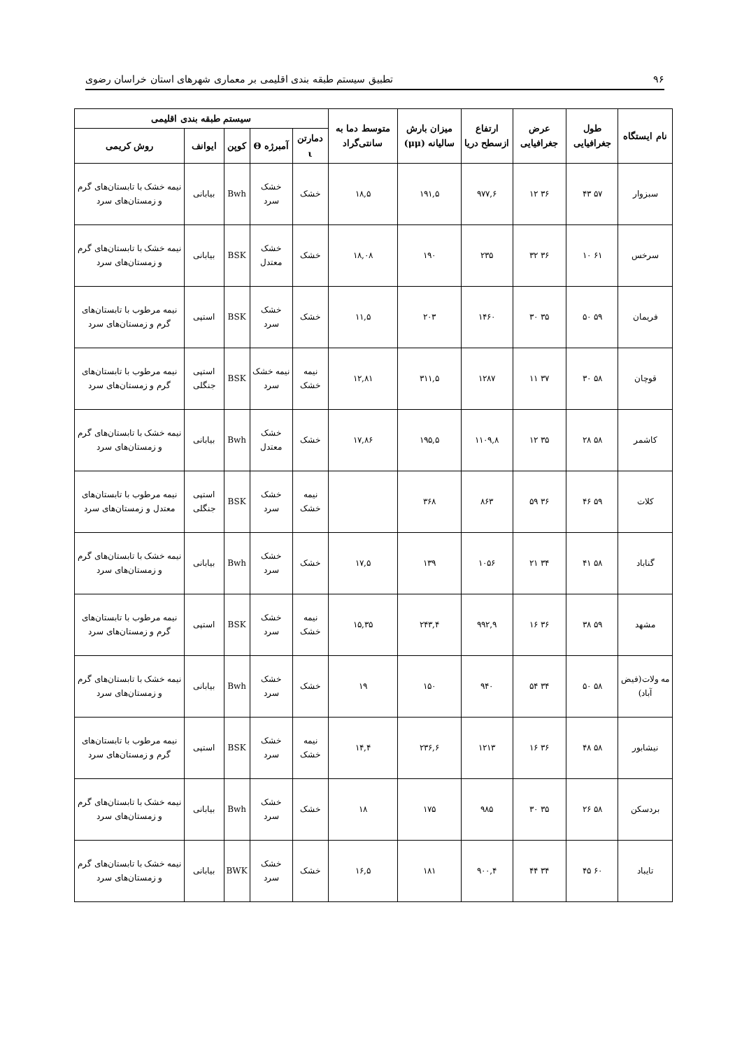۹۶ تطبیق سیستم طبقه بندی اقلیمی بر معماری شهرهای استان خراسان رضوی
| نام ایستگاه | طول جغرافیایی | عرض جغرافیایی | ارتفاع ازسطح دریا | میزان بارش سالیانه (μμ) | متوسط دما به سانتی‌گراد | سیستم طبقه بندی اقلیمی | | | | |
| --- | --- | --- | --- | --- | --- | --- | --- | --- | --- | --- |
| | | | | | | دمارتن ι | آمبرژه Θ | کوپن | ایوانف | روش کریمی |
| سبزوار | ۵۷ ۴۳ | ۳۶ ۱۲ | ۹۷۷,۶ | ۱۹۱,۵ | ۱۸,۵ | خشک | خشک سرد | Bwh | بیابانی | نیمه خشک با تابستان‌های گرم و زمستان‌های سرد |
| سرخس | ۶۱ ۱۰ | ۳۶ ۳۲ | ۲۳۵ | ۱۹۰ | ۱۸,۰۸ | خشک | خشک معتدل | BSK | بیابانی | نیمه خشک با تابستان‌های گرم و زمستان‌های سرد |
| فریمان | ۵۹ ۵۰ | ۳۵ ۳۰ | ۱۴۶۰ | ۲۰۳ | ۱۱,۵ | خشک | خشک سرد | BSK | استپی | نیمه مرطوب با تابستان‌های گرم و زمستان‌های سرد |
| قوچان | ۵۸ ۳۰ | ۳۷ ۱۱ | ۱۲۸۷ | ۳۱۱,۵ | ۱۲,۸۱ | نیمه خشک | نیمه خشک سرد | BSK | استپی جنگلی | نیمه مرطوب با تابستان‌های گرم و زمستان‌های سرد |
| کاشمر | ۵۸ ۲۸ | ۳۵ ۱۲ | ۱۱۰۹,۸ | ۱۹۵,۵ | ۱۷,۸۶ | خشک | خشک معتدل | Bwh | بیابانی | نیمه خشک با تابستان‌های گرم و زمستان‌های سرد |
| کلات | ۵۹ ۴۶ | ۳۶ ۵۹ | ۸۶۳ | ۳۶۸ | | نیمه خشک | خشک سرد | BSK | استپی جنگلی | نیمه مرطوب با تابستان‌های معتدل و زمستان‌های سرد |
| گناباد | ۵۸ ۴۱ | ۳۴ ۲۱ | ۱۰۵۶ | ۱۳۹ | ۱۷,۵ | خشک | خشک سرد | Bwh | بیابانی | نیمه خشک با تابستان‌های گرم و زمستان‌های سرد |
| مشهد | ۵۹ ۳۸ | ۳۶ ۱۶ | ۹۹۲,۹ | ۲۴۳,۴ | ۱۵,۳۵ | نیمه خشک | خشک سرد | BSK | استپی | نیمه مرطوب با تابستان‌های گرم و زمستان‌های سرد |
| مه ولات(فیض آباد) | ۵۸ ۵۰ | ۳۴ ۵۴ | ۹۴۰ | ۱۵۰ | ۱۹ | خشک | خشک سرد | Bwh | بیابانی | نیمه خشک با تابستان‌های گرم و زمستان‌های سرد |
| نیشابور | ۵۸ ۴۸ | ۳۶ ۱۶ | ۱۲۱۳ | ۲۳۶,۶ | ۱۴,۴ | نیمه خشک | خشک سرد | BSK | استپی | نیمه مرطوب با تابستان‌های گرم و زمستان‌های سرد |
| بردسکن | ۵۸ ۲۶ | ۳۵ ۳۰ | ۹۸۵ | ۱۷۵ | ۱۸ | خشک | خشک سرد | Bwh | بیابانی | نیمه خشک با تابستان‌های گرم و زمستان‌های سرد |
| تایباد | ۶۰ ۴۵ | ۳۴ ۴۴ | ۹۰۰,۴ | ۱۸۱ | ۱۶,۵ | خشک | خشک سرد | BWK | بیابانی | نیمه خشک با تابستان‌های گرم و زمستان‌های سرد |